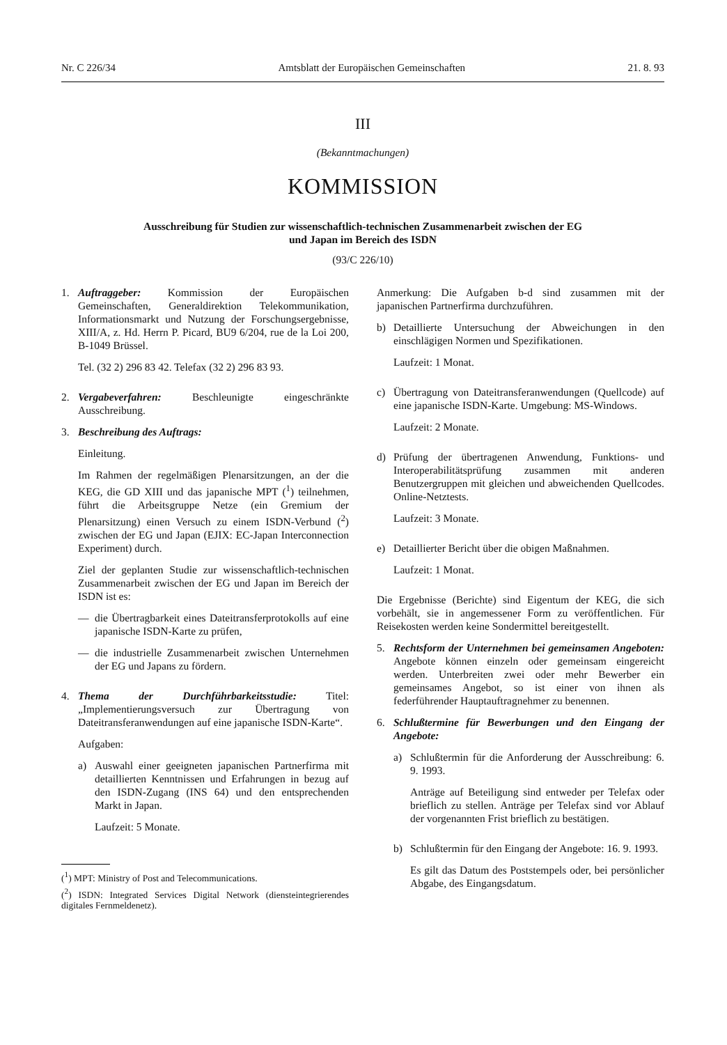Nr. C 226/34 Amtsblatt der Europäischen Gemeinschaften 21. 8. 93
III
(Bekanntmachungen)
KOMMISSION
Ausschreibung für Studien zur wissenschaftlich-technischen Zusammenarbeit zwischen der EG
und Japan im Bereich des ISDN
(93/C 226/10)
1. Auftraggeber: Kommission der Europäischen Gemeinschaften, Generaldirektion Telekommunikation, Informationsmarkt und Nutzung der Forschungsergebnisse, XIII/A, z. Hd. Herrn P. Picard, BU9 6/204, rue de la Loi 200, B-1049 Brüssel.
Tel. (32 2) 296 83 42. Telefax (32 2) 296 83 93.
2. Vergabeverfahren: Beschleunigte eingeschränkte Ausschreibung.
3. Beschreibung des Auftrags:
Einleitung.
Im Rahmen der regelmäßigen Plenarsitzungen, an der die KEG, die GD XIII und das japanische MPT (<sup>1</sup>) teilnehmen, führt die Arbeitsgruppe Netze (ein Gremium der Plenarsitzung) einen Versuch zu einem ISDN-Verbund (<sup>2</sup>) zwischen der EG und Japan (EJIX: EC-Japan Interconnection Experiment) durch.
Ziel der geplanten Studie zur wissenschaftlich-technischen Zusammenarbeit zwischen der EG und Japan im Bereich der ISDN ist es:
— die Übertragbarkeit eines Dateitransferprotokolls auf eine japanische ISDN-Karte zu prüfen,
— die industrielle Zusammenarbeit zwischen Unternehmen der EG und Japans zu fördern.
4. Thema der Durchführbarkeitsstudie: Titel: „Implementierungsversuch zur Übertragung von Dateitransferanwendungen auf eine japanische ISDN-Karte“.
Aufgaben:
a) Auswahl einer geeigneten japanischen Partnerfirma mit detaillierten Kenntnissen und Erfahrungen in bezug auf den ISDN-Zugang (INS 64) und den entsprechenden Markt in Japan.
Laufzeit: 5 Monate.
(<sup>1</sup>) MPT: Ministry of Post and Telecommunications.
(<sup>2</sup>) ISDN: Integrated Services Digital Network (diensteintegrierendes digitales Fernmeldenetz).
Anmerkung: Die Aufgaben b-d sind zusammen mit der japanischen Partnerfirma durchzuführen.
b) Detaillierte Untersuchung der Abweichungen in den einschlägigen Normen und Spezifikationen.
Laufzeit: 1 Monat.
c) Übertragung von Dateitransferanwendungen (Quellcode) auf eine japanische ISDN-Karte. Umgebung: MS-Windows.
Laufzeit: 2 Monate.
d) Prüfung der übertragenen Anwendung, Funktions- und Interoperabilitätsprüfung zusammen mit anderen Benutzergruppen mit gleichen und abweichenden Quellcodes. Online-Netztests.
Laufzeit: 3 Monate.
e) Detaillierter Bericht über die obigen Maßnahmen.
Laufzeit: 1 Monat.
Die Ergebnisse (Berichte) sind Eigentum der KEG, die sich vorbehält, sie in angemessener Form zu veröffentlichen. Für Reisekosten werden keine Sondermittel bereitgestellt.
5. Rechtsform der Unternehmen bei gemeinsamen Angeboten: Angebote können einzeln oder gemeinsam eingereicht werden. Unterbreiten zwei oder mehr Bewerber ein gemeinsames Angebot, so ist einer von ihnen als federführender Hauptauftragnehmer zu benennen.
6. Schlußtermine für Bewerbungen und den Eingang der Angebote:
a) Schlußtermin für die Anforderung der Ausschreibung: 6. 9. 1993.
Anträge auf Beteiligung sind entweder per Telefax oder brieflich zu stellen. Anträge per Telefax sind vor Ablauf der vorgenannten Frist brieflich zu bestätigen.
b) Schlußtermin für den Eingang der Angebote: 16. 9. 1993.
Es gilt das Datum des Poststempels oder, bei persönlicher Abgabe, des Eingangsdatum.